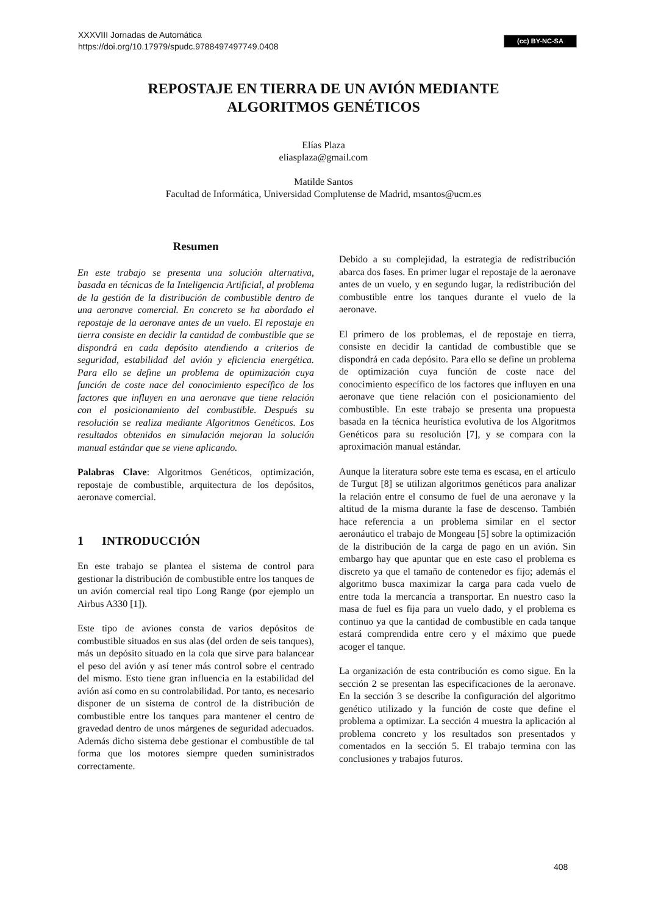XXXVIII Jornadas de Automática
https://doi.org/10.17979/spudc.9788497497749.0408
(cc) BY-NC-SA
REPOSTAJE EN TIERRA DE UN AVIÓN MEDIANTE
ALGORITMOS GENÉTICOS
Elías Plaza
eliasplaza@gmail.com
Matilde Santos
Facultad de Informática, Universidad Complutense de Madrid, msantos@ucm.es
Resumen
En este trabajo se presenta una solución alternativa, basada en técnicas de la Inteligencia Artificial, al problema de la gestión de la distribución de combustible dentro de una aeronave comercial. En concreto se ha abordado el repostaje de la aeronave antes de un vuelo. El repostaje en tierra consiste en decidir la cantidad de combustible que se dispondrá en cada depósito atendiendo a criterios de seguridad, estabilidad del avión y eficiencia energética. Para ello se define un problema de optimización cuya función de coste nace del conocimiento específico de los factores que influyen en una aeronave que tiene relación con el posicionamiento del combustible. Después su resolución se realiza mediante Algoritmos Genéticos. Los resultados obtenidos en simulación mejoran la solución manual estándar que se viene aplicando.
Palabras Clave: Algoritmos Genéticos, optimización, repostaje de combustible, arquitectura de los depósitos, aeronave comercial.
1 INTRODUCCIÓN
En este trabajo se plantea el sistema de control para gestionar la distribución de combustible entre los tanques de un avión comercial real tipo Long Range (por ejemplo un Airbus A330 [1]).
Este tipo de aviones consta de varios depósitos de combustible situados en sus alas (del orden de seis tanques), más un depósito situado en la cola que sirve para balancear el peso del avión y así tener más control sobre el centrado del mismo. Esto tiene gran influencia en la estabilidad del avión así como en su controlabilidad. Por tanto, es necesario disponer de un sistema de control de la distribución de combustible entre los tanques para mantener el centro de gravedad dentro de unos márgenes de seguridad adecuados. Además dicho sistema debe gestionar el combustible de tal forma que los motores siempre queden suministrados correctamente.
Debido a su complejidad, la estrategia de redistribución abarca dos fases. En primer lugar el repostaje de la aeronave antes de un vuelo, y en segundo lugar, la redistribución del combustible entre los tanques durante el vuelo de la aeronave.
El primero de los problemas, el de repostaje en tierra, consiste en decidir la cantidad de combustible que se dispondrá en cada depósito. Para ello se define un problema de optimización cuya función de coste nace del conocimiento específico de los factores que influyen en una aeronave que tiene relación con el posicionamiento del combustible. En este trabajo se presenta una propuesta basada en la técnica heurística evolutiva de los Algoritmos Genéticos para su resolución [7], y se compara con la aproximación manual estándar.
Aunque la literatura sobre este tema es escasa, en el artículo de Turgut [8] se utilizan algoritmos genéticos para analizar la relación entre el consumo de fuel de una aeronave y la altitud de la misma durante la fase de descenso. También hace referencia a un problema similar en el sector aeronáutico el trabajo de Mongeau [5] sobre la optimización de la distribución de la carga de pago en un avión. Sin embargo hay que apuntar que en este caso el problema es discreto ya que el tamaño de contenedor es fijo; además el algoritmo busca maximizar la carga para cada vuelo de entre toda la mercancía a transportar. En nuestro caso la masa de fuel es fija para un vuelo dado, y el problema es continuo ya que la cantidad de combustible en cada tanque estará comprendida entre cero y el máximo que puede acoger el tanque.
La organización de esta contribución es como sigue. En la sección 2 se presentan las especificaciones de la aeronave. En la sección 3 se describe la configuración del algoritmo genético utilizado y la función de coste que define el problema a optimizar. La sección 4 muestra la aplicación al problema concreto y los resultados son presentados y comentados en la sección 5. El trabajo termina con las conclusiones y trabajos futuros.
408